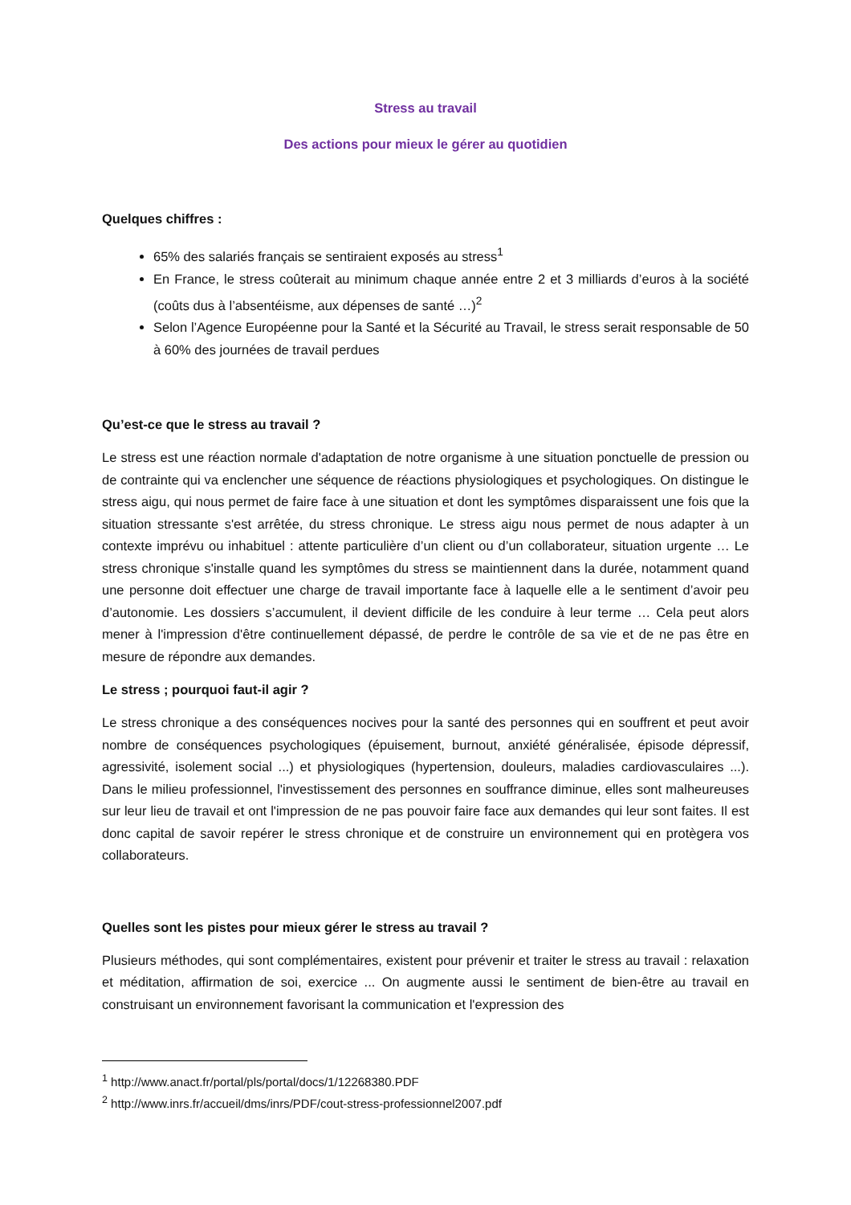Stress au travail
Des actions pour mieux le gérer au quotidien
Quelques chiffres :
65% des salariés français se sentiraient exposés au stress<sup>1</sup>
En France, le stress coûterait au minimum chaque année entre 2 et 3 milliards d’euros à la société (coûts dus à l’absentéisme, aux dépenses de santé …)<sup>2</sup>
Selon l’Agence Européenne pour la Santé et la Sécurité au Travail, le stress serait responsable de 50 à 60% des journées de travail perdues
Qu’est-ce que le stress au travail ?
Le stress est une réaction normale d'adaptation de notre organisme à une situation ponctuelle de pression ou de contrainte qui va enclencher une séquence de réactions physiologiques et psychologiques. On distingue le stress aigu, qui nous permet de faire face à une situation et dont les symptômes disparaissent une fois que la situation stressante s'est arrêtée, du stress chronique. Le stress aigu nous permet de nous adapter à un contexte imprévu ou inhabituel : attente particulière d’un client ou d’un collaborateur, situation urgente … Le stress chronique s'installe quand les symptômes du stress se maintiennent dans la durée, notamment quand une personne doit effectuer une charge de travail importante face à laquelle elle a le sentiment d’avoir peu d’autonomie. Les dossiers s’accumulent, il devient difficile de les conduire à leur terme … Cela peut alors mener à l'impression d'être continuellement dépassé, de perdre le contrôle de sa vie et de ne pas être en mesure de répondre aux demandes.
Le stress ; pourquoi faut-il agir ?
Le stress chronique a des conséquences nocives pour la santé des personnes qui en souffrent et peut avoir nombre de conséquences psychologiques (épuisement, burnout, anxiété généralisée, épisode dépressif, agressivité, isolement social ...) et physiologiques (hypertension, douleurs, maladies cardiovasculaires ...). Dans le milieu professionnel, l'investissement des personnes en souffrance diminue, elles sont malheureuses sur leur lieu de travail et ont l'impression de ne pas pouvoir faire face aux demandes qui leur sont faites. Il est donc capital de savoir repérer le stress chronique et de construire un environnement qui en protègera vos collaborateurs.
Quelles sont les pistes pour mieux gérer le stress au travail ?
Plusieurs méthodes, qui sont complémentaires, existent pour prévenir et traiter le stress au travail : relaxation et méditation, affirmation de soi, exercice ... On augmente aussi le sentiment de bien-être au travail en construisant un environnement favorisant la communication et l'expression des
<sup>1</sup> http://www.anact.fr/portal/pls/portal/docs/1/12268380.PDF
<sup>2</sup> http://www.inrs.fr/accueil/dms/inrs/PDF/cout-stress-professionnel2007.pdf